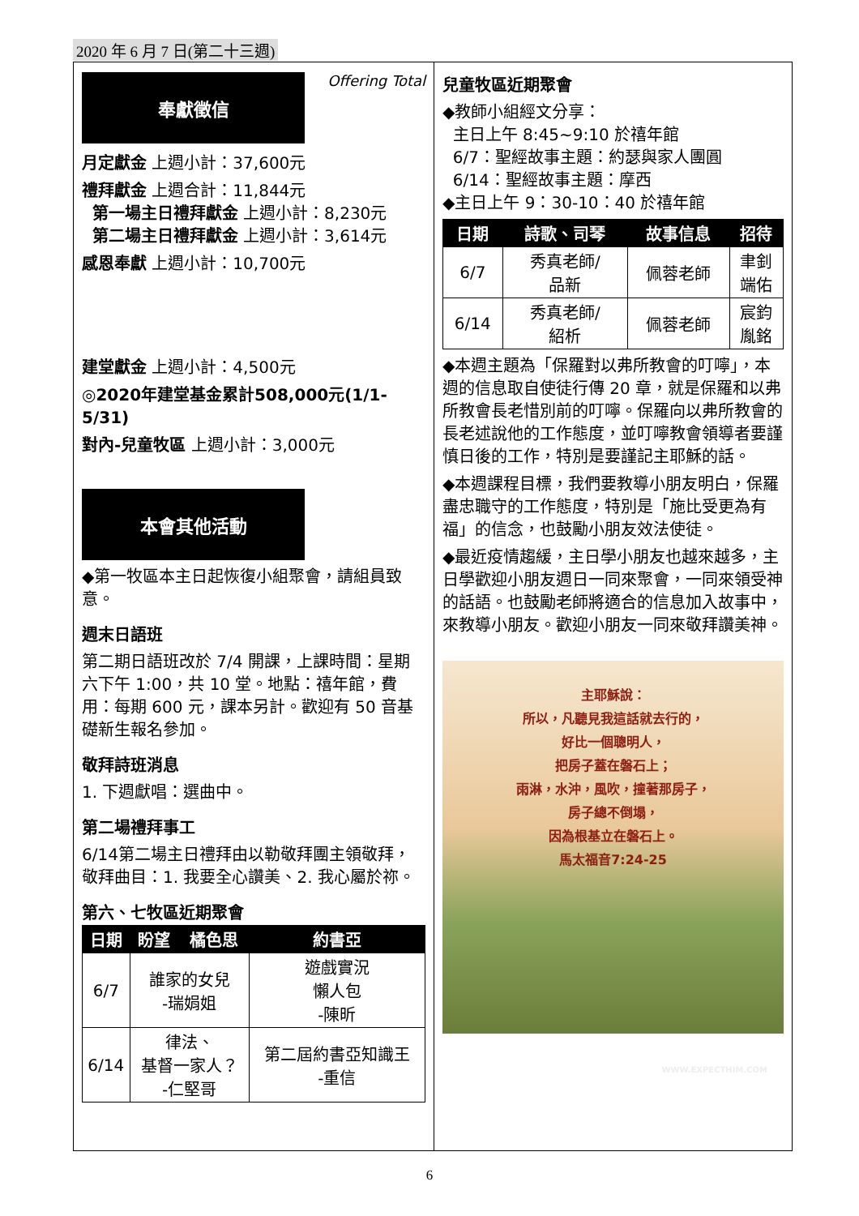2020 年 6 月 7 日(第二十三週)
奉獻徵信
Offering Total
月定獻金 上週小計：37,600元
禮拜獻金 上週合計：11,844元
第一場主日禮拜獻金 上週小計：8,230元
第二場主日禮拜獻金 上週小計：3,614元
感恩奉獻 上週小計：10,700元
建堂獻金 上週小計：4,500元
◎2020年建堂基金累計508,000元(1/1-5/31)
對內-兒童牧區 上週小計：3,000元
本會其他活動
◆第一牧區本主日起恢復小組聚會，請組員致意。
週末日語班
第二期日語班改於 7/4 開課，上課時間：星期六下午 1:00，共 10 堂。地點：禧年館，費用：每期 600 元，課本另計。歡迎有 50 音基礎新生報名參加。
敬拜詩班消息
1. 下週獻唱：選曲中。
第二場禮拜事工
6/14第二場主日禮拜由以勒敬拜團主領敬拜，敬拜曲目：1. 我要全心讚美、2. 我心屬於祢。
第六、七牧區近期聚會
| 日期 | 盼望 | 橘色思 | 約書亞 |
| --- | --- | --- | --- |
| 6/7 | 誰家的女兒 -瑞娟姐 | | 遊戲實況 懶人包 -陳昕 |
| 6/14 | 律法、 基督一家人？ -仁堅哥 | | 第二屆約書亞知識王 -重信 |
兒童牧區近期聚會
◆教師小組經文分享：
主日上午 8:45~9:10 於禧年館
6/7：聖經故事主題：約瑟與家人團圓
6/14：聖經故事主題：摩西
◆主日上午 9：30-10：40 於禧年館
| 日期 | 詩歌、司琴 | 故事信息 | 招待 |
| --- | --- | --- | --- |
| 6/7 | 秀真老師/ 品新 | 佩蓉老師 | 聿釗 端佑 |
| 6/14 | 秀真老師/ 紹析 | 佩蓉老師 | 宸鈞 胤銘 |
◆本週主題為「保羅對以弗所教會的叮嚀」，本週的信息取自使徒行傳 20 章，就是保羅和以弗所教會長老惜別前的叮嚀。保羅向以弗所教會的長老述說他的工作態度，並叮嚀教會領導者要謹慎日後的工作，特別是要謹記主耶穌的話。
◆本週課程目標，我們要教導小朋友明白，保羅盡忠職守的工作態度，特別是「施比受更為有福」的信念，也鼓勵小朋友效法使徒。
◆最近疫情趨緩，主日學小朋友也越來越多，主日學歡迎小朋友週日一同來聚會，一同來領受神的話語。也鼓勵老師將適合的信息加入故事中，來教導小朋友。歡迎小朋友一同來敬拜讚美神。
主耶穌說：
所以，凡聽見我這話就去行的，
好比一個聰明人，
把房子蓋在磐石上；
雨淋，水沖，風吹，撞著那房子，
房子總不倒塌，
因為根基立在磐石上。
馬太福音7:24-25
WWW.EXPECTHIM.COM
6